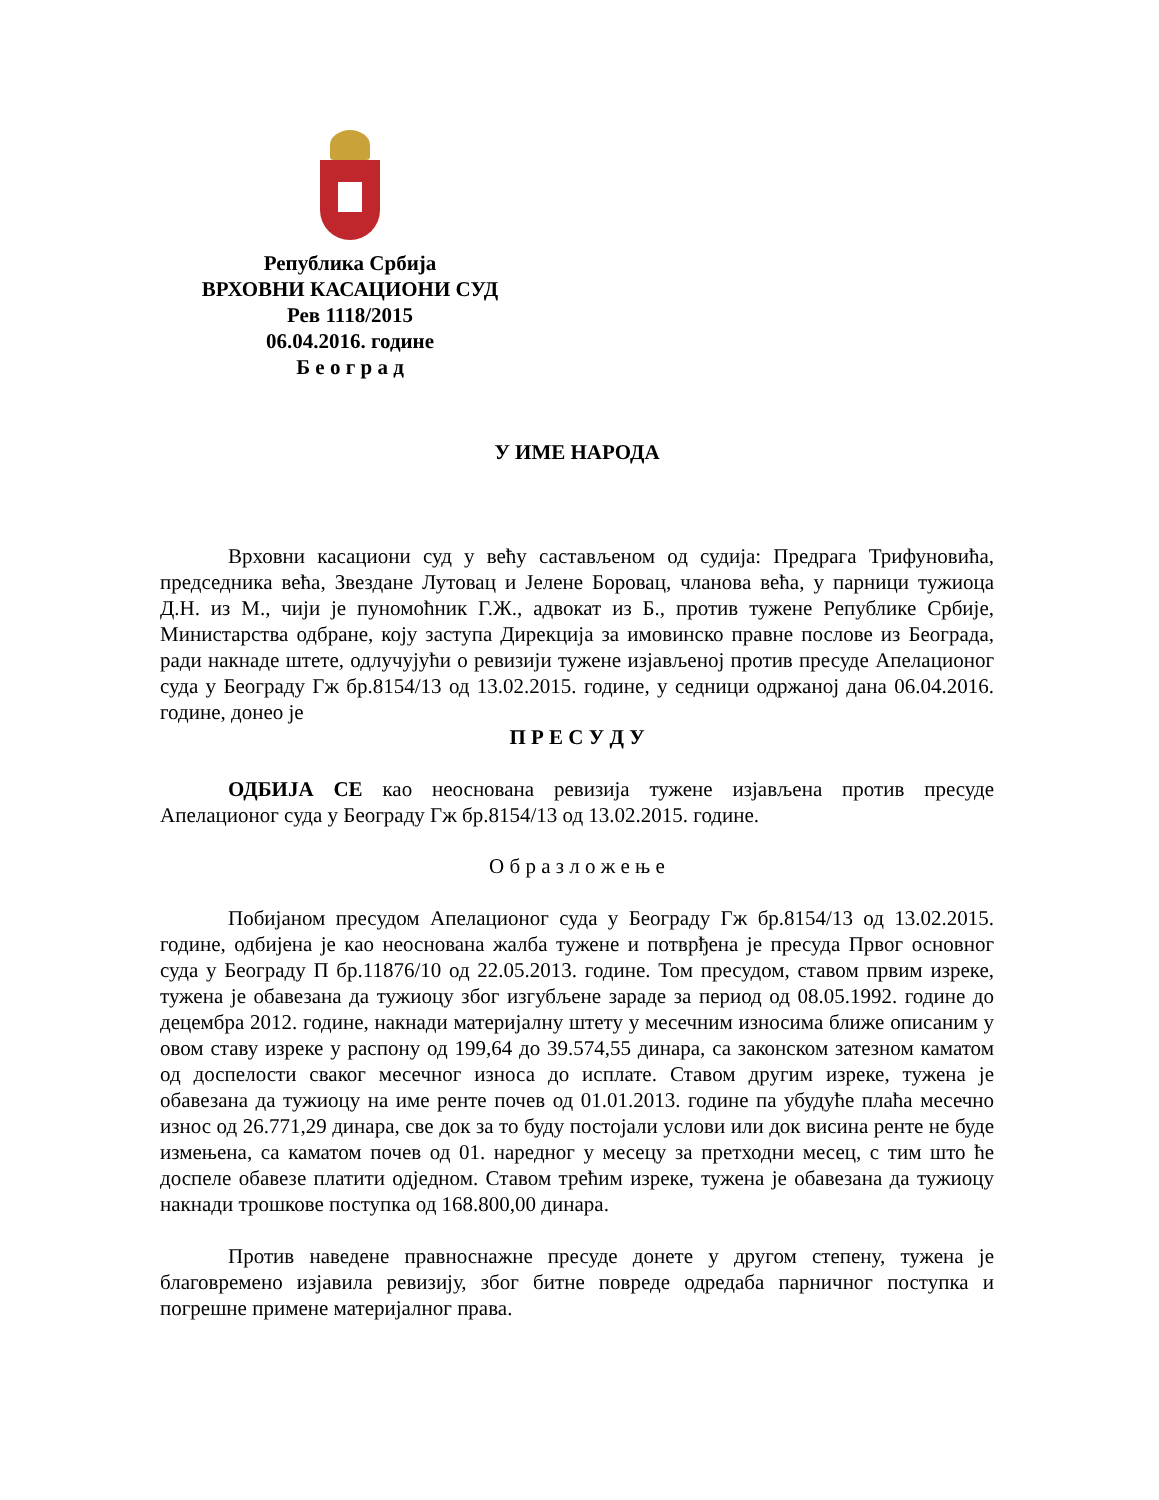Република Србија
ВРХОВНИ КАСАЦИОНИ СУД
Рев 1118/2015
06.04.2016. године
Б е о г р а д
У ИМЕ НАРОДА
Врховни касациони суд у већу састављеном од судија: Предрага Трифуновића, председника већа, Звездане Лутовац и Јелене Боровац, чланова већа, у парници тужиоца Д.Н. из М., чији је пуномоћник Г.Ж., адвокат из Б., против тужене Републике Србије, Министарства одбране, коју заступа Дирекција за имовинско правне послове из Београда, ради накнаде штете, одлучујући о ревизији тужене изјављеној против пресуде Апелационог суда у Београду Гж бр.8154/13 од 13.02.2015. године, у седници одржаној дана 06.04.2016. године, донео је
П Р Е С У Д У
ОДБИЈА СЕ као неоснована ревизија тужене изјављена против пресуде Апелационог суда у Београду Гж бр.8154/13 од 13.02.2015. године.
О б р а з л о ж е њ е
Побијаном пресудом Апелационог суда у Београду Гж бр.8154/13 од 13.02.2015. године, одбијена је као неоснована жалба тужене и потврђена је пресуда Првог основног суда у Београду П бр.11876/10 од 22.05.2013. године. Том пресудом, ставом првим изреке, тужена је обавезана да тужиоцу због изгубљене зараде за период од 08.05.1992. године до децембра 2012. године, накнади материјалну штету у месечним износима ближе описаним у овом ставу изреке у распону од 199,64 до 39.574,55 динара, са законском затезном каматом од доспелости сваког месечног износа до исплате. Ставом другим изреке, тужена је обавезана да тужиоцу на име ренте почев од 01.01.2013. године па убудуће плаћа месечно износ од 26.771,29 динара, све док за то буду постојали услови или док висина ренте не буде измењена, са каматом почев од 01. наредног у месецу за претходни месец, с тим што ће доспеле обавезе платити одједном. Ставом трећим изреке, тужена је обавезана да тужиоцу накнади трошкове поступка од 168.800,00 динара.
Против наведене правноснажне пресуде донете у другом степену, тужена је благовремено изјавила ревизију, због битне повреде одредаба парничног поступка и погрешне примене материјалног права.